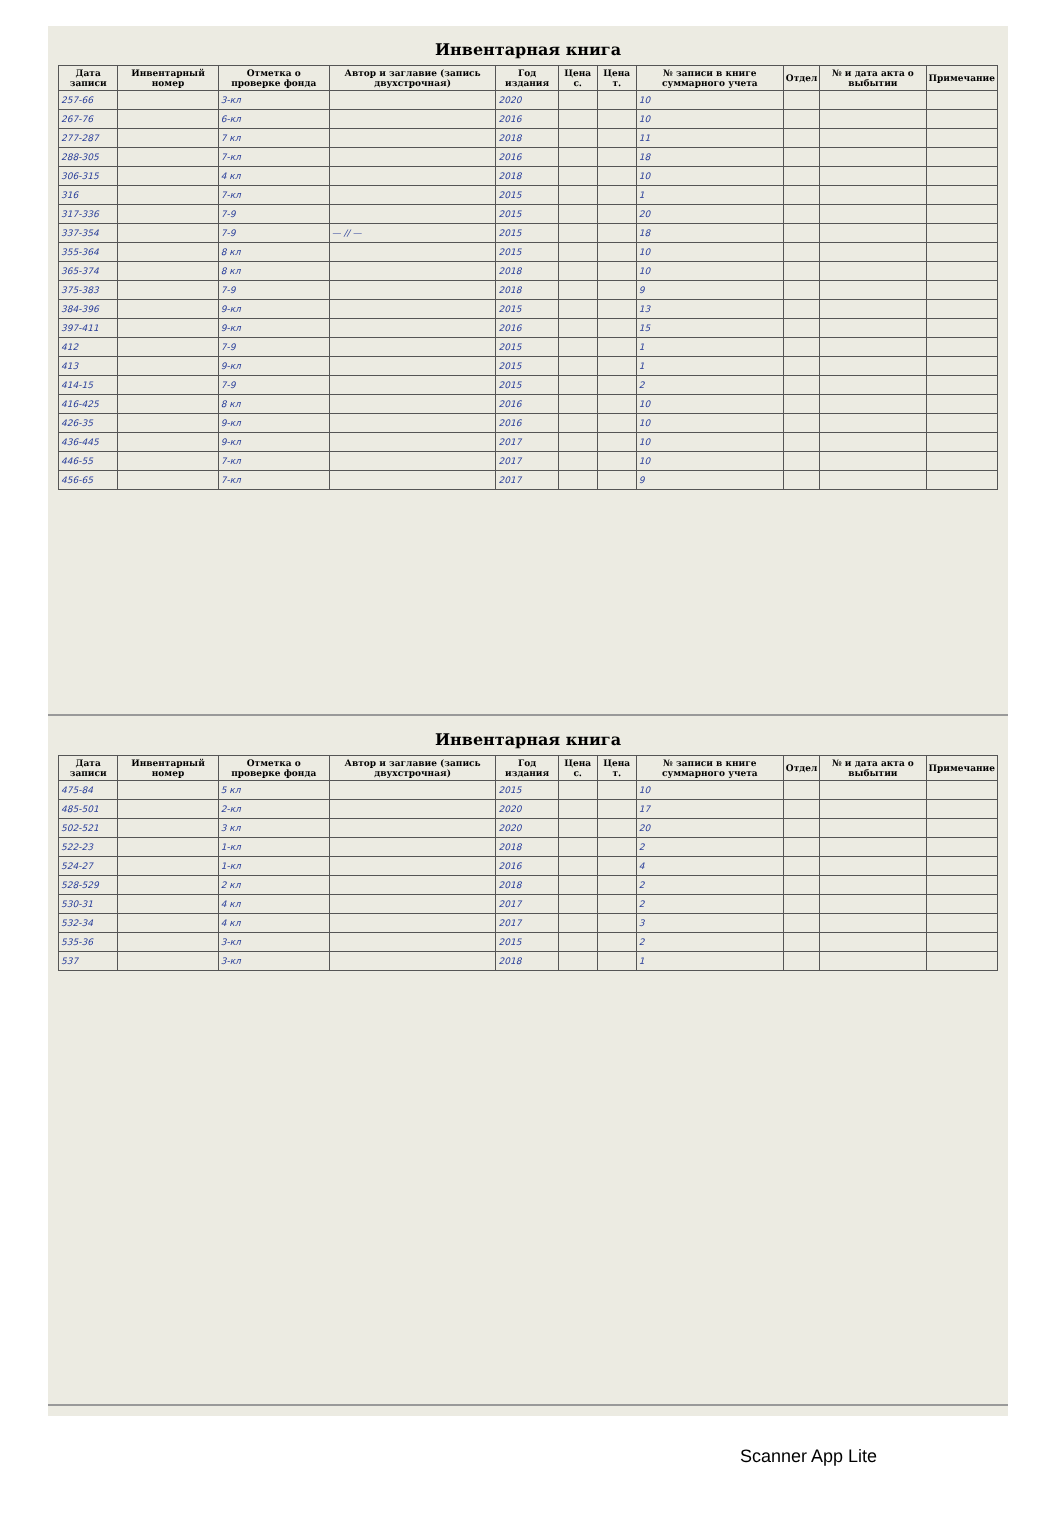Инвентарная книга
| Дата записи | Инвентарный номер | Отметка о проверке фонда | Автор и заглавие (запись двухстрочная) | Год издания | Цена с. | Цена т. | № записи в книге суммарного учета | Отдел | № и дата акта о выбытии | Примечание |
| --- | --- | --- | --- | --- | --- | --- | --- | --- | --- | --- |
| 257-66 | | 3-кл | | 2020 | | | 10 | | | |
| 267-76 | | 6-кл | | 2016 | | | 10 | | | |
| 277-287 | | 7 кл | | 2018 | | | 11 | | | |
| 288-305 | | 7-кл | | 2016 | | | 18 | | | |
| 306-315 | | 4 кл | | 2018 | | | 10 | | | |
| 316 | | 7-кл | | 2015 | | | 1 | | | |
| 317-336 | | 7-9 | | 2015 | | | 20 | | | |
| 337-354 | | 7-9 | — // — | 2015 | | | 18 | | | |
| 355-364 | | 8 кл | | 2015 | | | 10 | | | |
| 365-374 | | 8 кл | | 2018 | | | 10 | | | |
| 375-383 | | 7-9 | | 2018 | | | 9 | | | |
| 384-396 | | 9-кл | | 2015 | | | 13 | | | |
| 397-411 | | 9-кл | | 2016 | | | 15 | | | |
| 412 | | 7-9 | | 2015 | | | 1 | | | |
| 413 | | 9-кл | | 2015 | | | 1 | | | |
| 414-15 | | 7-9 | | 2015 | | | 2 | | | |
| 416-425 | | 8 кл | | 2016 | | | 10 | | | |
| 426-35 | | 9-кл | | 2016 | | | 10 | | | |
| 436-445 | | 9-кл | | 2017 | | | 10 | | | |
| 446-55 | | 7-кл | | 2017 | | | 10 | | | |
| 456-65 | | 7-кл | | 2017 | | | 9 | | | |
Инвентарная книга
| Дата записи | Инвентарный номер | Отметка о проверке фонда | Автор и заглавие (запись двухстрочная) | Год издания | Цена с. | Цена т. | № записи в книге суммарного учета | Отдел | № и дата акта о выбытии | Примечание |
| --- | --- | --- | --- | --- | --- | --- | --- | --- | --- | --- |
| 475-84 | | 5 кл | | 2015 | | | 10 | | | |
| 485-501 | | 2-кл | | 2020 | | | 17 | | | |
| 502-521 | | 3 кл | | 2020 | | | 20 | | | |
| 522-23 | | 1-кл | | 2018 | | | 2 | | | |
| 524-27 | | 1-кл | | 2016 | | | 4 | | | |
| 528-529 | | 2 кл | | 2018 | | | 2 | | | |
| 530-31 | | 4 кл | | 2017 | | | 2 | | | |
| 532-34 | | 4 кл | | 2017 | | | 3 | | | |
| 535-36 | | 3-кл | | 2015 | | | 2 | | | |
| 537 | | 3-кл | | 2018 | | | 1 | | | |
Scanner App Lite